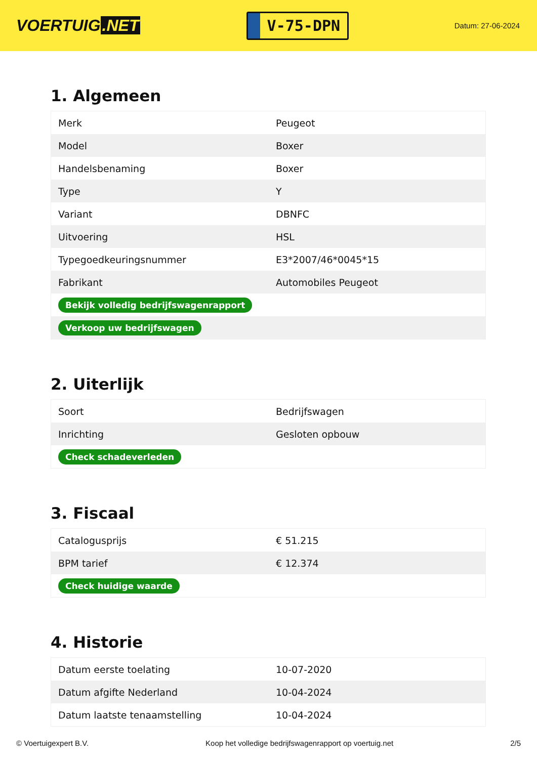VOERTUIG.NET
V-75-DPN
Datum: 27-06-2024
1. Algemeen
| Merk | Peugeot |
| Model | Boxer |
| Handelsbenaming | Boxer |
| Type | Y |
| Variant | DBNFC |
| Uitvoering | HSL |
| Typegoedkeuringsnummer | E3*2007/46*0045*15 |
| Fabrikant | Automobiles Peugeot |
| Bekijk volledig bedrijfswagenrapport | |
| Verkoop uw bedrijfswagen | |
2. Uiterlijk
| Soort | Bedrijfswagen |
| Inrichting | Gesloten opbouw |
| Check schadeverleden | |
3. Fiscaal
| Catalogusprijs | € 51.215 |
| BPM tarief | € 12.374 |
| Check huidige waarde | |
4. Historie
| Datum eerste toelating | 10-07-2020 |
| Datum afgifte Nederland | 10-04-2024 |
| Datum laatste tenaamstelling | 10-04-2024 |
© Voertuigexpert B.V. Koop het volledige bedrijfswagenrapport op voertuig.net 2/5